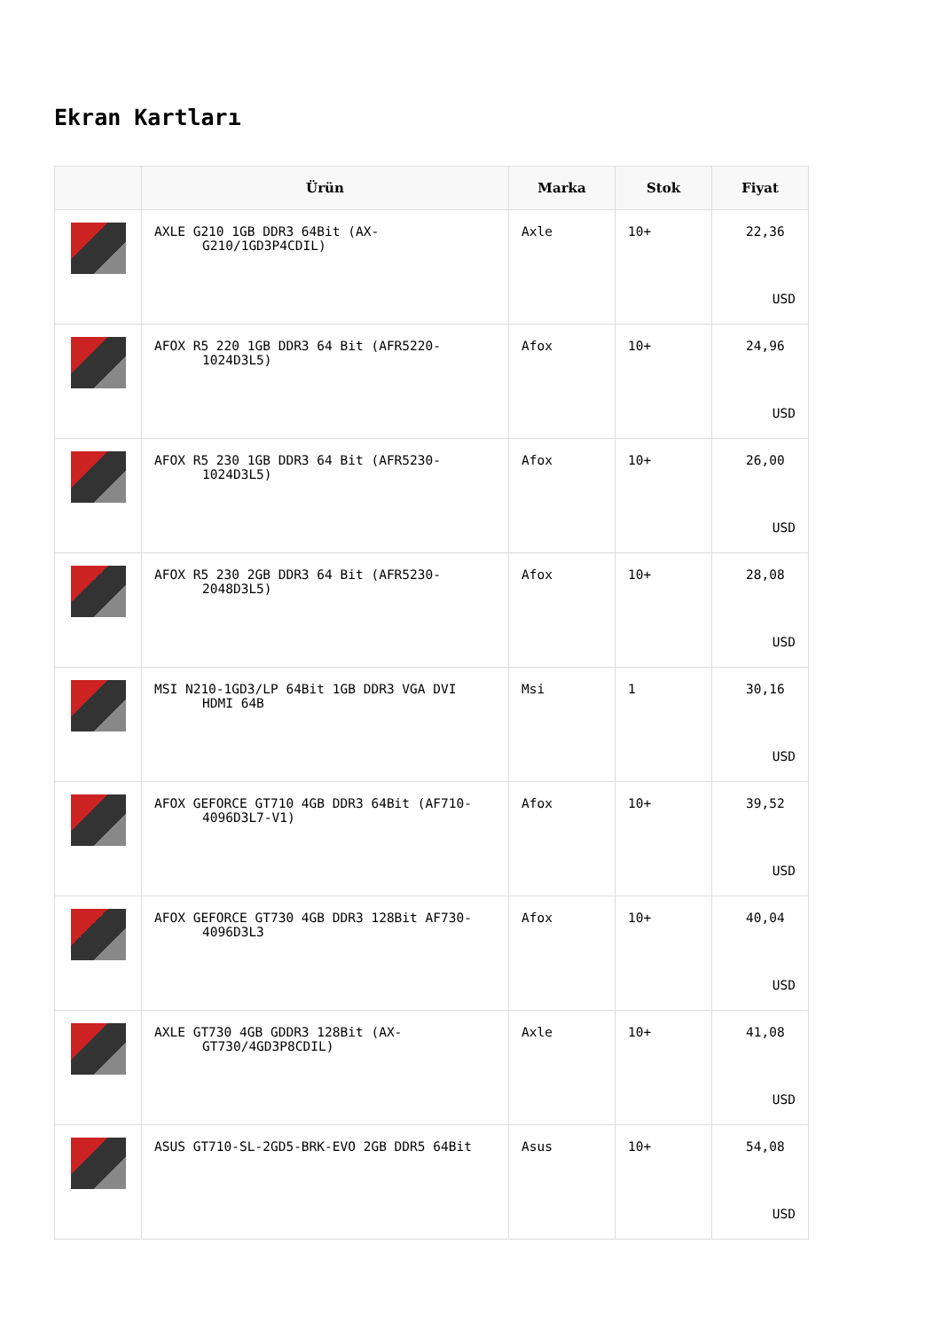Ekran Kartları
| | Ürün | Marka | Stok | Fiyat |
| --- | --- | --- | --- | --- |
| | AXLE G210 1GB DDR3 64Bit (AX-G210/1GD3P4CDIL) | Axle | 10+ | 22,36 USD |
| | AFOX R5 220 1GB DDR3 64 Bit (AFR5220-1024D3L5) | Afox | 10+ | 24,96 USD |
| | AFOX R5 230 1GB DDR3 64 Bit (AFR5230-1024D3L5) | Afox | 10+ | 26,00 USD |
| | AFOX R5 230 2GB DDR3 64 Bit (AFR5230-2048D3L5) | Afox | 10+ | 28,08 USD |
| | MSI N210-1GD3/LP 64Bit 1GB DDR3 VGA DVI HDMI 64B | Msi | 1 | 30,16 USD |
| | AFOX GEFORCE GT710 4GB DDR3 64Bit (AF710-4096D3L7-V1) | Afox | 10+ | 39,52 USD |
| | AFOX GEFORCE GT730 4GB DDR3 128Bit AF730-4096D3L3 | Afox | 10+ | 40,04 USD |
| | AXLE GT730 4GB GDDR3 128Bit (AX-GT730/4GD3P8CDIL) | Axle | 10+ | 41,08 USD |
| | ASUS GT710-SL-2GD5-BRK-EVO 2GB DDR5 64Bit | Asus | 10+ | 54,08 USD |